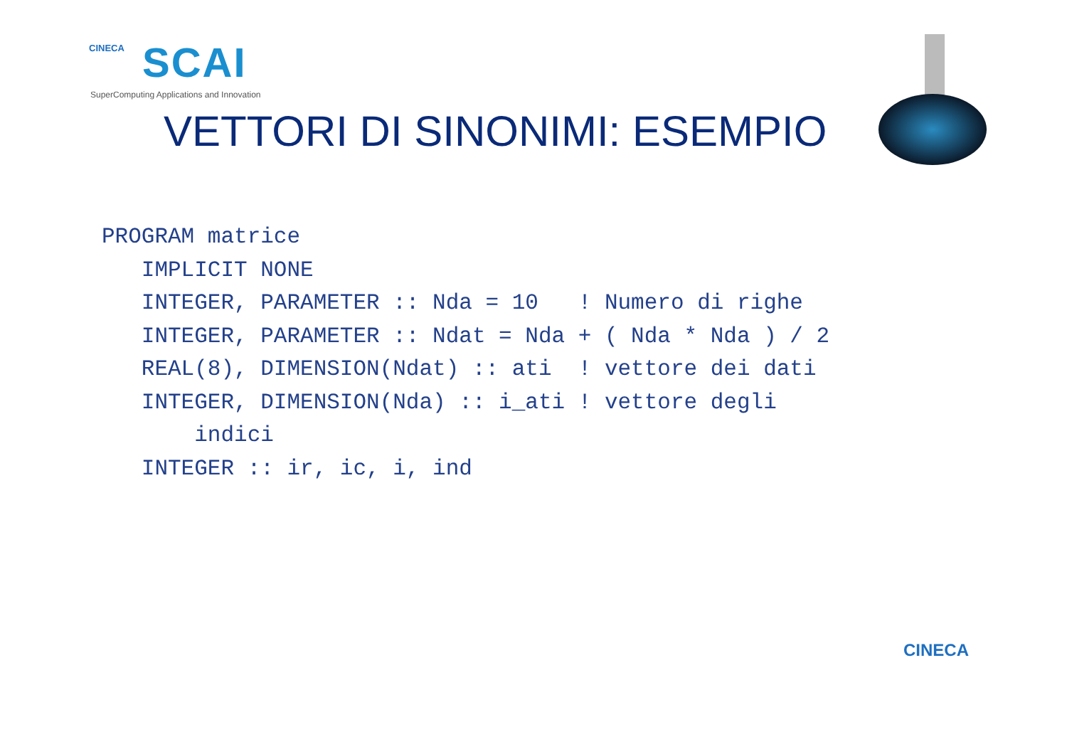CINECA
SCAI
SuperComputing Applications and Innovation
VETTORI DI SINONIMI: ESEMPIO
PROGRAM matrice
   IMPLICIT NONE
   INTEGER, PARAMETER :: Nda = 10   ! Numero di righe
   INTEGER, PARAMETER :: Ndat = Nda + ( Nda * Nda ) / 2
   REAL(8), DIMENSION(Ndat) :: ati  ! vettore dei dati
   INTEGER, DIMENSION(Nda) :: i_ati ! vettore degli
       indici
   INTEGER :: ir, ic, i, ind
CINECA